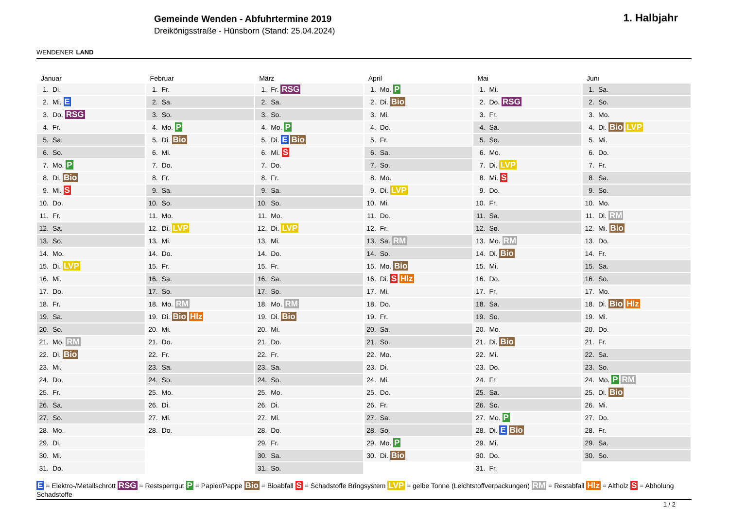WENDENER LAND
Gemeinde Wenden - Abfuhrtermine 2019
Dreikönigsstraße - Hünsborn (Stand: 25.04.2024)
1. Halbjahr
Januar
| 1. | Di. |
| 2. | Mi. E |
| 3. | Do. RSG |
| 4. | Fr. |
| 5. | Sa. |
| 6. | So. |
| 7. | Mo. P |
| 8. | Di. Bio |
| 9. | Mi. S |
| 10. | Do. |
| 11. | Fr. |
| 12. | Sa. |
| 13. | So. |
| 14. | Mo. |
| 15. | Di. LVP |
| 16. | Mi. |
| 17. | Do. |
| 18. | Fr. |
| 19. | Sa. |
| 20. | So. |
| 21. | Mo. RM |
| 22. | Di. Bio |
| 23. | Mi. |
| 24. | Do. |
| 25. | Fr. |
| 26. | Sa. |
| 27. | So. |
| 28. | Mo. |
| 29. | Di. |
| 30. | Mi. |
| 31. | Do. |
Februar
| 1. | Fr. |
| 2. | Sa. |
| 3. | So. |
| 4. | Mo. P |
| 5. | Di. Bio |
| 6. | Mi. |
| 7. | Do. |
| 8. | Fr. |
| 9. | Sa. |
| 10. | So. |
| 11. | Mo. |
| 12. | Di. LVP |
| 13. | Mi. |
| 14. | Do. |
| 15. | Fr. |
| 16. | Sa. |
| 17. | So. |
| 18. | Mo. RM |
| 19. | Di. Bio Hlz |
| 20. | Mi. |
| 21. | Do. |
| 22. | Fr. |
| 23. | Sa. |
| 24. | So. |
| 25. | Mo. |
| 26. | Di. |
| 27. | Mi. |
| 28. | Do. |
März
| 1. | Fr. RSG |
| 2. | Sa. |
| 3. | So. |
| 4. | Mo. P |
| 5. | Di. E Bio |
| 6. | Mi. S |
| 7. | Do. |
| 8. | Fr. |
| 9. | Sa. |
| 10. | So. |
| 11. | Mo. |
| 12. | Di. LVP |
| 13. | Mi. |
| 14. | Do. |
| 15. | Fr. |
| 16. | Sa. |
| 17. | So. |
| 18. | Mo. RM |
| 19. | Di. Bio |
| 20. | Mi. |
| 21. | Do. |
| 22. | Fr. |
| 23. | Sa. |
| 24. | So. |
| 25. | Mo. |
| 26. | Di. |
| 27. | Mi. |
| 28. | Do. |
| 29. | Fr. |
| 30. | Sa. |
| 31. | So. |
April
| 1. | Mo. P |
| 2. | Di. Bio |
| 3. | Mi. |
| 4. | Do. |
| 5. | Fr. |
| 6. | Sa. |
| 7. | So. |
| 8. | Mo. |
| 9. | Di. LVP |
| 10. | Mi. |
| 11. | Do. |
| 12. | Fr. |
| 13. | Sa. RM |
| 14. | So. |
| 15. | Mo. Bio |
| 16. | Di. S Hlz |
| 17. | Mi. |
| 18. | Do. |
| 19. | Fr. |
| 20. | Sa. |
| 21. | So. |
| 22. | Mo. |
| 23. | Di. |
| 24. | Mi. |
| 25. | Do. |
| 26. | Fr. |
| 27. | Sa. |
| 28. | So. |
| 29. | Mo. P |
| 30. | Di. Bio |
Mai
| 1. | Mi. |
| 2. | Do. RSG |
| 3. | Fr. |
| 4. | Sa. |
| 5. | So. |
| 6. | Mo. |
| 7. | Di. LVP |
| 8. | Mi. S |
| 9. | Do. |
| 10. | Fr. |
| 11. | Sa. |
| 12. | So. |
| 13. | Mo. RM |
| 14. | Di. Bio |
| 15. | Mi. |
| 16. | Do. |
| 17. | Fr. |
| 18. | Sa. |
| 19. | So. |
| 20. | Mo. |
| 21. | Di. Bio |
| 22. | Mi. |
| 23. | Do. |
| 24. | Fr. |
| 25. | Sa. |
| 26. | So. |
| 27. | Mo. P |
| 28. | Di. E Bio |
| 29. | Mi. |
| 30. | Do. |
| 31. | Fr. |
Juni
| 1. | Sa. |
| 2. | So. |
| 3. | Mo. |
| 4. | Di. Bio LVP |
| 5. | Mi. |
| 6. | Do. |
| 7. | Fr. |
| 8. | Sa. |
| 9. | So. |
| 10. | Mo. |
| 11. | Di. RM |
| 12. | Mi. Bio |
| 13. | Do. |
| 14. | Fr. |
| 15. | Sa. |
| 16. | So. |
| 17. | Mo. |
| 18. | Di. Bio Hlz |
| 19. | Mi. |
| 20. | Do. |
| 21. | Fr. |
| 22. | Sa. |
| 23. | So. |
| 24. | Mo. P RM |
| 25. | Di. Bio |
| 26. | Mi. |
| 27. | Do. |
| 28. | Fr. |
| 29. | Sa. |
| 30. | So. |
E = Elektro-/Metallschrott RSG = Restsperrgut P = Papier/Pappe Bio = Bioabfall S = Schadstoffe Bringsystem LVP = gelbe Tonne (Leichtstoffverpackungen) RM = Restabfall Hlz = Altholz S = Abholung Schadstoffe
1 / 2